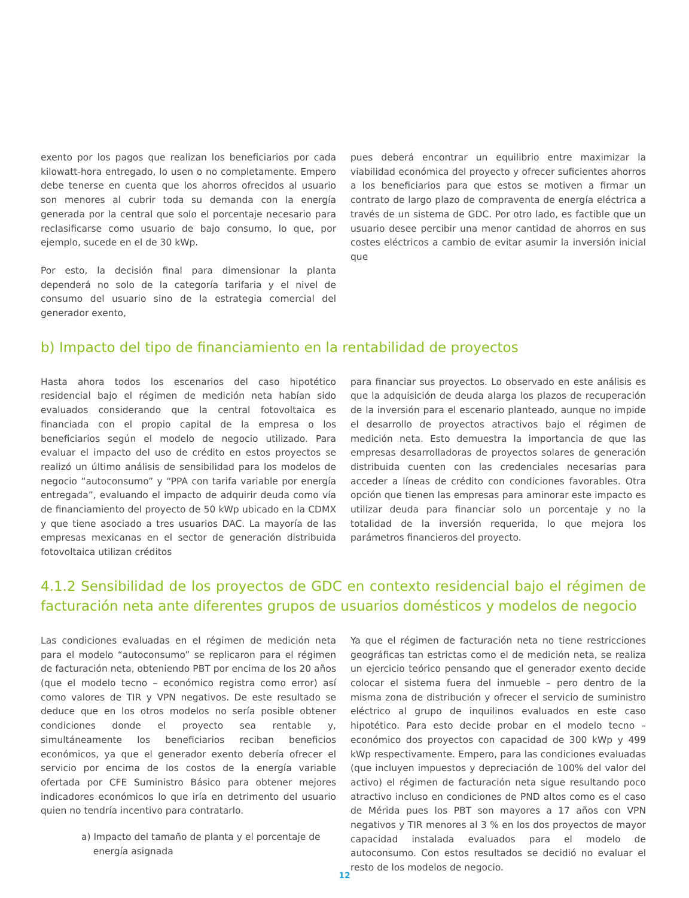exento por los pagos que realizan los beneficiarios por cada kilowatt-hora entregado, lo usen o no completamente. Empero debe tenerse en cuenta que los ahorros ofrecidos al usuario son menores al cubrir toda su demanda con la energía generada por la central que solo el porcentaje necesario para reclasificarse como usuario de bajo consumo, lo que, por ejemplo, sucede en el de 30 kWp.
Por esto, la decisión final para dimensionar la planta dependerá no solo de la categoría tarifaria y el nivel de consumo del usuario sino de la estrategia comercial del generador exento,
pues deberá encontrar un equilibrio entre maximizar la viabilidad económica del proyecto y ofrecer suficientes ahorros a los beneficiarios para que estos se motiven a firmar un contrato de largo plazo de compraventa de energía eléctrica a través de un sistema de GDC. Por otro lado, es factible que un usuario desee percibir una menor cantidad de ahorros en sus costes eléctricos a cambio de evitar asumir la inversión inicial que
b) Impacto del tipo de financiamiento en la rentabilidad de proyectos
Hasta ahora todos los escenarios del caso hipotético residencial bajo el régimen de medición neta habían sido evaluados considerando que la central fotovoltaica es financiada con el propio capital de la empresa o los beneficiarios según el modelo de negocio utilizado. Para evaluar el impacto del uso de crédito en estos proyectos se realizó un último análisis de sensibilidad para los modelos de negocio “autoconsumo” y “PPA con tarifa variable por energía entregada”, evaluando el impacto de adquirir deuda como vía de financiamiento del proyecto de 50 kWp ubicado en la CDMX y que tiene asociado a tres usuarios DAC. La mayoría de las empresas mexicanas en el sector de generación distribuida fotovoltaica utilizan créditos
para financiar sus proyectos. Lo observado en este análisis es que la adquisición de deuda alarga los plazos de recuperación de la inversión para el escenario planteado, aunque no impide el desarrollo de proyectos atractivos bajo el régimen de medición neta. Esto demuestra la importancia de que las empresas desarrolladoras de proyectos solares de generación distribuida cuenten con las credenciales necesarias para acceder a líneas de crédito con condiciones favorables. Otra opción que tienen las empresas para aminorar este impacto es utilizar deuda para financiar solo un porcentaje y no la totalidad de la inversión requerida, lo que mejora los parámetros financieros del proyecto.
4.1.2 Sensibilidad de los proyectos de GDC en contexto residencial bajo el régimen de facturación neta ante diferentes grupos de usuarios domésticos y modelos de negocio
Las condiciones evaluadas en el régimen de medición neta para el modelo “autoconsumo” se replicaron para el régimen de facturación neta, obteniendo PBT por encima de los 20 años (que el modelo tecno – económico registra como error) así como valores de TIR y VPN negativos. De este resultado se deduce que en los otros modelos no sería posible obtener condiciones donde el proyecto sea rentable y, simultáneamente los beneficiarios reciban beneficios económicos, ya que el generador exento debería ofrecer el servicio por encima de los costos de la energía variable ofertada por CFE Suministro Básico para obtener mejores indicadores económicos lo que iría en detrimento del usuario quien no tendría incentivo para contratarlo.
a) Impacto del tamaño de planta y el porcentaje de
energía asignada
Ya que el régimen de facturación neta no tiene restricciones geográficas tan estrictas como el de medición neta, se realiza un ejercicio teórico pensando que el generador exento decide colocar el sistema fuera del inmueble – pero dentro de la misma zona de distribución y ofrecer el servicio de suministro eléctrico al grupo de inquilinos evaluados en este caso hipotético. Para esto decide probar en el modelo tecno – económico dos proyectos con capacidad de 300 kWp y 499 kWp respectivamente. Empero, para las condiciones evaluadas (que incluyen impuestos y depreciación de 100% del valor del activo) el régimen de facturación neta sigue resultando poco atractivo incluso en condiciones de PND altos como es el caso de Mérida pues los PBT son mayores a 17 años con VPN negativos y TIR menores al 3 % en los dos proyectos de mayor capacidad instalada evaluados para el modelo de autoconsumo. Con estos resultados se decidió no evaluar el resto de los modelos de negocio.
12